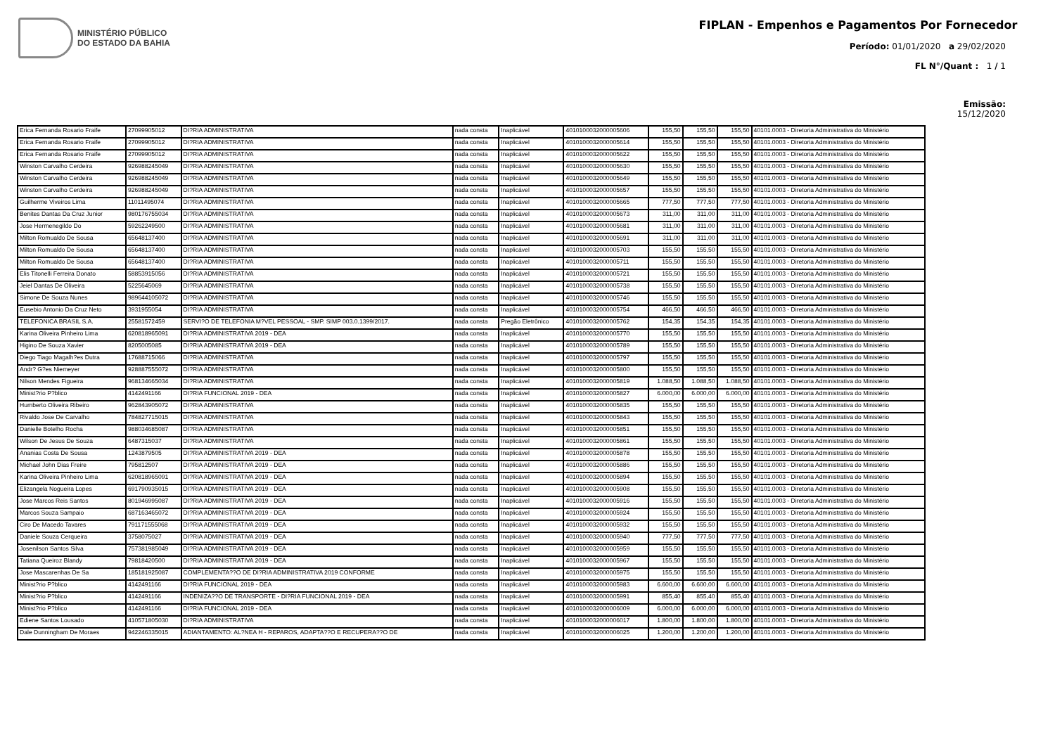MINISTÉRIO PÚBLICO
DO ESTADO DA BAHIA
FIPLAN - Empenhos e Pagamentos Por Fornecedor
Período: 01/01/2020 a 29/02/2020
FL N°/Quant : 1 / 1
Emissão:
15/12/2020
| Erica Fernanda Rosario Fraife | 27099905012 | DI?RIA ADMINISTRATIVA | nada consta | Inaplicável | 4010100032000005606 | 155,50 | 155,50 | 155,50 | 40101.0003 - Diretoria Administrativa do Ministério |
| Erica Fernanda Rosario Fraife | 27099905012 | DI?RIA ADMINISTRATIVA | nada consta | Inaplicável | 4010100032000005614 | 155,50 | 155,50 | 155,50 | 40101.0003 - Diretoria Administrativa do Ministério |
| Erica Fernanda Rosario Fraife | 27099905012 | DI?RIA ADMINISTRATIVA | nada consta | Inaplicável | 4010100032000005622 | 155,50 | 155,50 | 155,50 | 40101.0003 - Diretoria Administrativa do Ministério |
| Winston Carvalho Cerdeira | 926988245049 | DI?RIA ADMINISTRATIVA | nada consta | Inaplicável | 4010100032000005630 | 155,50 | 155,50 | 155,50 | 40101.0003 - Diretoria Administrativa do Ministério |
| Winston Carvalho Cerdeira | 926988245049 | DI?RIA ADMINISTRATIVA | nada consta | Inaplicável | 4010100032000005649 | 155,50 | 155,50 | 155,50 | 40101.0003 - Diretoria Administrativa do Ministério |
| Winston Carvalho Cerdeira | 926988245049 | DI?RIA ADMINISTRATIVA | nada consta | Inaplicável | 4010100032000005657 | 155,50 | 155,50 | 155,50 | 40101.0003 - Diretoria Administrativa do Ministério |
| Guilherme Viveiros Lima | 11011495074 | DI?RIA ADMINISTRATIVA | nada consta | Inaplicável | 4010100032000005665 | 777,50 | 777,50 | 777,50 | 40101.0003 - Diretoria Administrativa do Ministério |
| Benites Dantas Da Cruz Junior | 980176755034 | DI?RIA ADMINISTRATIVA | nada consta | Inaplicável | 4010100032000005673 | 311,00 | 311,00 | 311,00 | 40101.0003 - Diretoria Administrativa do Ministério |
| Jose Hermenegildo Do | 59262249500 | DI?RIA ADMINISTRATIVA | nada consta | Inaplicável | 4010100032000005681 | 311,00 | 311,00 | 311,00 | 40101.0003 - Diretoria Administrativa do Ministério |
| Milton Romualdo De Sousa | 65648137400 | DI?RIA ADMINISTRATIVA | nada consta | Inaplicável | 4010100032000005691 | 311,00 | 311,00 | 311,00 | 40101.0003 - Diretoria Administrativa do Ministério |
| Milton Romualdo De Sousa | 65648137400 | DI?RIA ADMINISTRATIVA | nada consta | Inaplicável | 4010100032000005703 | 155,50 | 155,50 | 155,50 | 40101.0003 - Diretoria Administrativa do Ministério |
| Milton Romualdo De Sousa | 65648137400 | DI?RIA ADMINISTRATIVA | nada consta | Inaplicável | 4010100032000005711 | 155,50 | 155,50 | 155,50 | 40101.0003 - Diretoria Administrativa do Ministério |
| Elis Titonelli Ferreira Donato | 58853915056 | DI?RIA ADMINISTRATIVA | nada consta | Inaplicável | 4010100032000005721 | 155,50 | 155,50 | 155,50 | 40101.0003 - Diretoria Administrativa do Ministério |
| Jeiel Dantas De Oliveira | 5225645069 | DI?RIA ADMINISTRATIVA | nada consta | Inaplicável | 4010100032000005738 | 155,50 | 155,50 | 155,50 | 40101.0003 - Diretoria Administrativa do Ministério |
| Simone De Souza Nunes | 989644105072 | DI?RIA ADMINISTRATIVA | nada consta | Inaplicável | 4010100032000005746 | 155,50 | 155,50 | 155,50 | 40101.0003 - Diretoria Administrativa do Ministério |
| Eusebio Antonio Da Cruz Neto | 3931955054 | DI?RIA ADMINISTRATIVA | nada consta | Inaplicável | 4010100032000005754 | 466,50 | 466,50 | 466,50 | 40101.0003 - Diretoria Administrativa do Ministério |
| TELEFONICA BRASIL S.A. | 25581572459 | SERVI?O DE TELEFONIA M?VEL PESSOAL - SMP. SIMP 003.0.1399/2017. | nada consta | Pregão Eletrônico | 4010100032000005762 | 154,35 | 154,35 | 154,35 | 40101.0003 - Diretoria Administrativa do Ministério |
| Karina Oliveira Pinheiro Lima | 620818965091 | DI?RIA ADMINISTRATIVA 2019 - DEA | nada consta | Inaplicável | 4010100032000005770 | 155,50 | 155,50 | 155,50 | 40101.0003 - Diretoria Administrativa do Ministério |
| Higino De Souza Xavier | 8205005085 | DI?RIA ADMINISTRATIVA 2019 - DEA | nada consta | Inaplicável | 4010100032000005789 | 155,50 | 155,50 | 155,50 | 40101.0003 - Diretoria Administrativa do Ministério |
| Diego Tiago Magalh?es Dutra | 17688715066 | DI?RIA ADMINISTRATIVA | nada consta | Inaplicável | 4010100032000005797 | 155,50 | 155,50 | 155,50 | 40101.0003 - Diretoria Administrativa do Ministério |
| Andr? G?es Niemeyer | 928887555072 | DI?RIA ADMINISTRATIVA | nada consta | Inaplicável | 4010100032000005800 | 155,50 | 155,50 | 155,50 | 40101.0003 - Diretoria Administrativa do Ministério |
| Nilson Mendes Figueira | 968134665034 | DI?RIA ADMINISTRATIVA | nada consta | Inaplicável | 4010100032000005819 | 1.088,50 | 1.088,50 | 1.088,50 | 40101.0003 - Diretoria Administrativa do Ministério |
| Minist?rio P?blico | 4142491166 | DI?RIA FUNCIONAL 2019 - DEA | nada consta | Inaplicável | 4010100032000005827 | 6.000,00 | 6.000,00 | 6.000,00 | 40101.0003 - Diretoria Administrativa do Ministério |
| Humberto Oliveira Ribeiro | 962843905072 | DI?RIA ADMINISTRATIVA | nada consta | Inaplicável | 4010100032000005835 | 155,50 | 155,50 | 155,50 | 40101.0003 - Diretoria Administrativa do Ministério |
| Rivaldo Jose De Carvalho | 784827715015 | DI?RIA ADMINISTRATIVA | nada consta | Inaplicável | 4010100032000005843 | 155,50 | 155,50 | 155,50 | 40101.0003 - Diretoria Administrativa do Ministério |
| Danielle Botelho Rocha | 988034685087 | DI?RIA ADMINISTRATIVA | nada consta | Inaplicável | 4010100032000005851 | 155,50 | 155,50 | 155,50 | 40101.0003 - Diretoria Administrativa do Ministério |
| Wilson De Jesus De Souza | 6487315037 | DI?RIA ADMINISTRATIVA | nada consta | Inaplicável | 4010100032000005861 | 155,50 | 155,50 | 155,50 | 40101.0003 - Diretoria Administrativa do Ministério |
| Ananias Costa De Sousa | 1243879505 | DI?RIA ADMINISTRATIVA 2019 - DEA | nada consta | Inaplicável | 4010100032000005878 | 155,50 | 155,50 | 155,50 | 40101.0003 - Diretoria Administrativa do Ministério |
| Michael John Dias Freire | 795812507 | DI?RIA ADMINISTRATIVA 2019 - DEA | nada consta | Inaplicável | 4010100032000005886 | 155,50 | 155,50 | 155,50 | 40101.0003 - Diretoria Administrativa do Ministério |
| Karina Oliveira Pinheiro Lima | 620818965091 | DI?RIA ADMINISTRATIVA 2019 - DEA | nada consta | Inaplicável | 4010100032000005894 | 155,50 | 155,50 | 155,50 | 40101.0003 - Diretoria Administrativa do Ministério |
| Elizangela Nogueira Lopes | 691790935015 | DI?RIA ADMINISTRATIVA 2019 - DEA | nada consta | Inaplicável | 4010100032000005908 | 155,50 | 155,50 | 155,50 | 40101.0003 - Diretoria Administrativa do Ministério |
| Jose Marcos Reis Santos | 801946995087 | DI?RIA ADMINISTRATIVA 2019 - DEA | nada consta | Inaplicável | 4010100032000005916 | 155,50 | 155,50 | 155,50 | 40101.0003 - Diretoria Administrativa do Ministério |
| Marcos Souza Sampaio | 687163465072 | DI?RIA ADMINISTRATIVA 2019 - DEA | nada consta | Inaplicável | 4010100032000005924 | 155,50 | 155,50 | 155,50 | 40101.0003 - Diretoria Administrativa do Ministério |
| Ciro De Macedo Tavares | 791171555068 | DI?RIA ADMINISTRATIVA 2019 - DEA | nada consta | Inaplicável | 4010100032000005932 | 155,50 | 155,50 | 155,50 | 40101.0003 - Diretoria Administrativa do Ministério |
| Daniele Souza Cerqueira | 3758075027 | DI?RIA ADMINISTRATIVA 2019 - DEA | nada consta | Inaplicável | 4010100032000005940 | 777,50 | 777,50 | 777,50 | 40101.0003 - Diretoria Administrativa do Ministério |
| Josenilson Santos Silva | 757381985049 | DI?RIA ADMINISTRATIVA 2019 - DEA | nada consta | Inaplicável | 4010100032000005959 | 155,50 | 155,50 | 155,50 | 40101.0003 - Diretoria Administrativa do Ministério |
| Tatiana Queiroz Blandy | 79818420500 | DI?RIA ADMINISTRATIVA 2019 - DEA | nada consta | Inaplicável | 4010100032000005967 | 155,50 | 155,50 | 155,50 | 40101.0003 - Diretoria Administrativa do Ministério |
| Jose Mascarenhas De Sa | 185181925087 | COMPLEMENTA??O DE DI?RIA ADMINISTRATIVA 2019 CONFORME | nada consta | Inaplicável | 4010100032000005975 | 155,50 | 155,50 | 155,50 | 40101.0003 - Diretoria Administrativa do Ministério |
| Minist?rio P?blico | 4142491166 | DI?RIA FUNCIONAL 2019 - DEA | nada consta | Inaplicável | 4010100032000005983 | 6.600,00 | 6.600,00 | 6.600,00 | 40101.0003 - Diretoria Administrativa do Ministério |
| Minist?rio P?blico | 4142491166 | INDENIZA??O DE TRANSPORTE - DI?RIA FUNCIONAL 2019 - DEA | nada consta | Inaplicável | 4010100032000005991 | 855,40 | 855,40 | 855,40 | 40101.0003 - Diretoria Administrativa do Ministério |
| Minist?rio P?blico | 4142491166 | DI?RIA FUNCIONAL 2019 - DEA | nada consta | Inaplicável | 4010100032000006009 | 6.000,00 | 6.000,00 | 6.000,00 | 40101.0003 - Diretoria Administrativa do Ministério |
| Ediene Santos Lousado | 410571805030 | DI?RIA ADMINISTRATIVA | nada consta | Inaplicável | 4010100032000006017 | 1.800,00 | 1.800,00 | 1.800,00 | 40101.0003 - Diretoria Administrativa do Ministério |
| Dale Dunningham De Moraes | 942246335015 | ADIANTAMENTO: AL?NEA H - REPAROS, ADAPTA??O E RECUPERA??O DE | nada consta | Inaplicável | 4010100032000006025 | 1.200,00 | 1.200,00 | 1.200,00 | 40101.0003 - Diretoria Administrativa do Ministério |